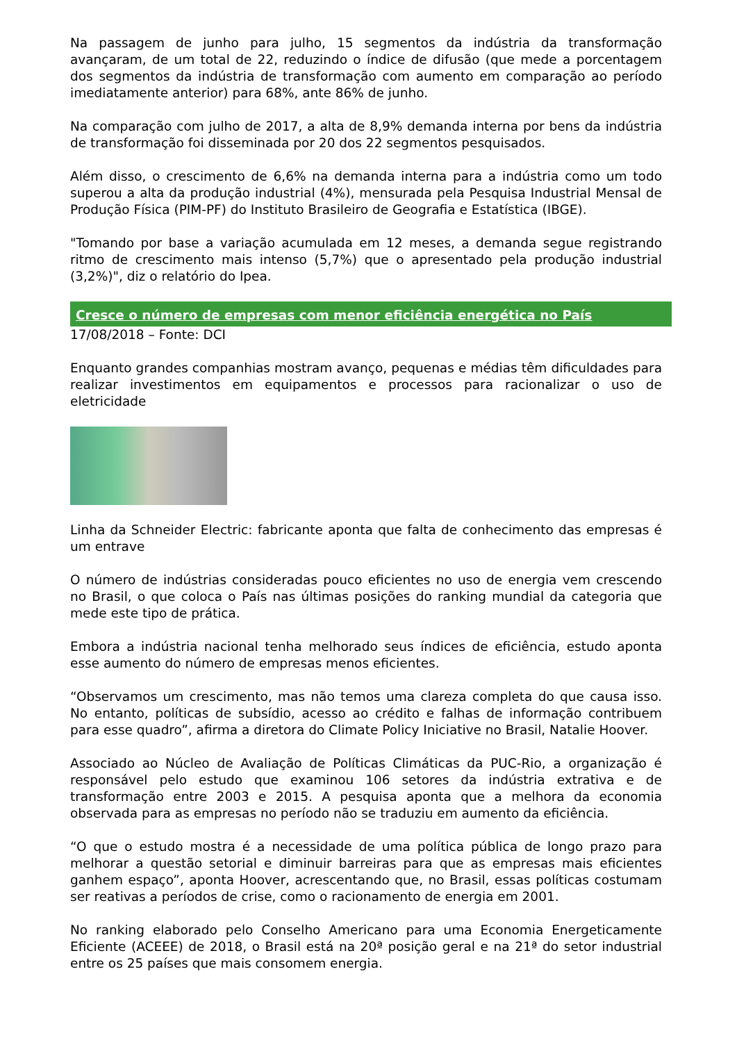Na passagem de junho para julho, 15 segmentos da indústria da transformação avançaram, de um total de 22, reduzindo o índice de difusão (que mede a porcentagem dos segmentos da indústria de transformação com aumento em comparação ao período imediatamente anterior) para 68%, ante 86% de junho.
Na comparação com julho de 2017, a alta de 8,9% demanda interna por bens da indústria de transformação foi disseminada por 20 dos 22 segmentos pesquisados.
Além disso, o crescimento de 6,6% na demanda interna para a indústria como um todo superou a alta da produção industrial (4%), mensurada pela Pesquisa Industrial Mensal de Produção Física (PIM-PF) do Instituto Brasileiro de Geografia e Estatística (IBGE).
"Tomando por base a variação acumulada em 12 meses, a demanda segue registrando ritmo de crescimento mais intenso (5,7%) que o apresentado pela produção industrial (3,2%)", diz o relatório do Ipea.
Cresce o número de empresas com menor eficiência energética no País
17/08/2018 – Fonte: DCI
Enquanto grandes companhias mostram avanço, pequenas e médias têm dificuldades para realizar investimentos em equipamentos e processos para racionalizar o uso de eletricidade
Linha da Schneider Electric: fabricante aponta que falta de conhecimento das empresas é um entrave
O número de indústrias consideradas pouco eficientes no uso de energia vem crescendo no Brasil, o que coloca o País nas últimas posições do ranking mundial da categoria que mede este tipo de prática.
Embora a indústria nacional tenha melhorado seus índices de eficiência, estudo aponta esse aumento do número de empresas menos eficientes.
“Observamos um crescimento, mas não temos uma clareza completa do que causa isso. No entanto, políticas de subsídio, acesso ao crédito e falhas de informação contribuem para esse quadro”, afirma a diretora do Climate Policy Iniciative no Brasil, Natalie Hoover.
Associado ao Núcleo de Avaliação de Políticas Climáticas da PUC-Rio, a organização é responsável pelo estudo que examinou 106 setores da indústria extrativa e de transformação entre 2003 e 2015. A pesquisa aponta que a melhora da economia observada para as empresas no período não se traduziu em aumento da eficiência.
“O que o estudo mostra é a necessidade de uma política pública de longo prazo para melhorar a questão setorial e diminuir barreiras para que as empresas mais eficientes ganhem espaço”, aponta Hoover, acrescentando que, no Brasil, essas políticas costumam ser reativas a períodos de crise, como o racionamento de energia em 2001.
No ranking elaborado pelo Conselho Americano para uma Economia Energeticamente Eficiente (ACEEE) de 2018, o Brasil está na 20ª posição geral e na 21ª do setor industrial entre os 25 países que mais consomem energia.